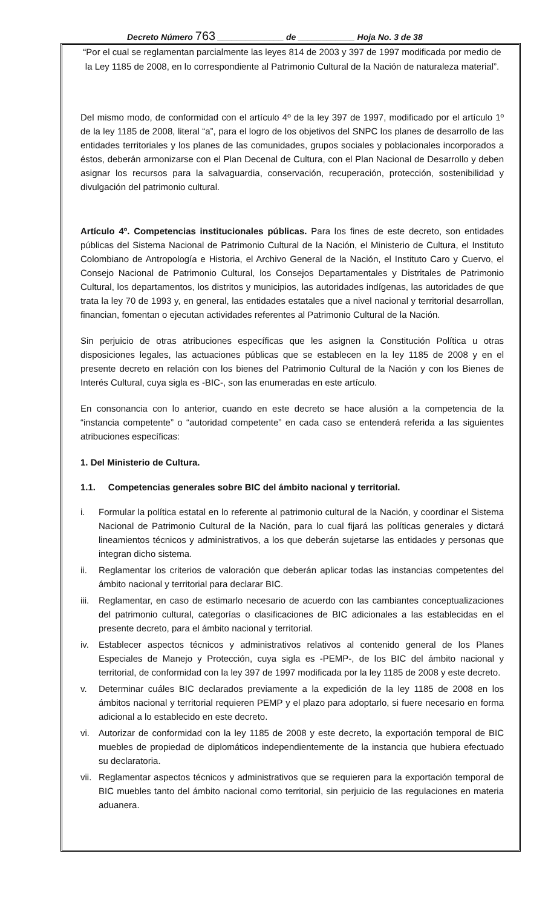Decreto Número 763 ______________ de ____________ Hoja No. 3 de 38
“Por el cual se reglamentan parcialmente las leyes 814 de 2003 y 397 de 1997 modificada por medio de la Ley 1185 de 2008, en lo correspondiente al Patrimonio Cultural de la Nación de naturaleza material”.
Del mismo modo, de conformidad con el artículo 4º de la ley 397 de 1997, modificado por el artículo 1º de la ley 1185 de 2008, literal “a”, para el logro de los objetivos del SNPC los planes de desarrollo de las entidades territoriales y los planes de las comunidades, grupos sociales y poblacionales incorporados a éstos, deberán armonizarse con el Plan Decenal de Cultura, con el Plan Nacional de Desarrollo y deben asignar los recursos para la salvaguardia, conservación, recuperación, protección, sostenibilidad y divulgación del patrimonio cultural.
Artículo 4º. Competencias institucionales públicas. Para los fines de este decreto, son entidades públicas del Sistema Nacional de Patrimonio Cultural de la Nación, el Ministerio de Cultura, el Instituto Colombiano de Antropología e Historia, el Archivo General de la Nación, el Instituto Caro y Cuervo, el Consejo Nacional de Patrimonio Cultural, los Consejos Departamentales y Distritales de Patrimonio Cultural, los departamentos, los distritos y municipios, las autoridades indígenas, las autoridades de que trata la ley 70 de 1993 y, en general, las entidades estatales que a nivel nacional y territorial desarrollan, financian, fomentan o ejecutan actividades referentes al Patrimonio Cultural de la Nación.
Sin perjuicio de otras atribuciones específicas que les asignen la Constitución Política u otras disposiciones legales, las actuaciones públicas que se establecen en la ley 1185 de 2008 y en el presente decreto en relación con los bienes del Patrimonio Cultural de la Nación y con los Bienes de Interés Cultural, cuya sigla es -BIC-, son las enumeradas en este artículo.
En consonancia con lo anterior, cuando en este decreto se hace alusión a la competencia de la “instancia competente” o “autoridad competente” en cada caso se entenderá referida a las siguientes atribuciones específicas:
1. Del Ministerio de Cultura.
1.1. Competencias generales sobre BIC del ámbito nacional y territorial.
i. Formular la política estatal en lo referente al patrimonio cultural de la Nación, y coordinar el Sistema Nacional de Patrimonio Cultural de la Nación, para lo cual fijará las políticas generales y dictará lineamientos técnicos y administrativos, a los que deberán sujetarse las entidades y personas que integran dicho sistema.
ii. Reglamentar los criterios de valoración que deberán aplicar todas las instancias competentes del ámbito nacional y territorial para declarar BIC.
iii. Reglamentar, en caso de estimarlo necesario de acuerdo con las cambiantes conceptualizaciones del patrimonio cultural, categorías o clasificaciones de BIC adicionales a las establecidas en el presente decreto, para el ámbito nacional y territorial.
iv. Establecer aspectos técnicos y administrativos relativos al contenido general de los Planes Especiales de Manejo y Protección, cuya sigla es -PEMP-, de los BIC del ámbito nacional y territorial, de conformidad con la ley 397 de 1997 modificada por la ley 1185 de 2008 y este decreto.
v. Determinar cuáles BIC declarados previamente a la expedición de la ley 1185 de 2008 en los ámbitos nacional y territorial requieren PEMP y el plazo para adoptarlo, si fuere necesario en forma adicional a lo establecido en este decreto.
vi. Autorizar de conformidad con la ley 1185 de 2008 y este decreto, la exportación temporal de BIC muebles de propiedad de diplomáticos independientemente de la instancia que hubiera efectuado su declaratoria.
vii. Reglamentar aspectos técnicos y administrativos que se requieren para la exportación temporal de BIC muebles tanto del ámbito nacional como territorial, sin perjuicio de las regulaciones en materia aduanera.